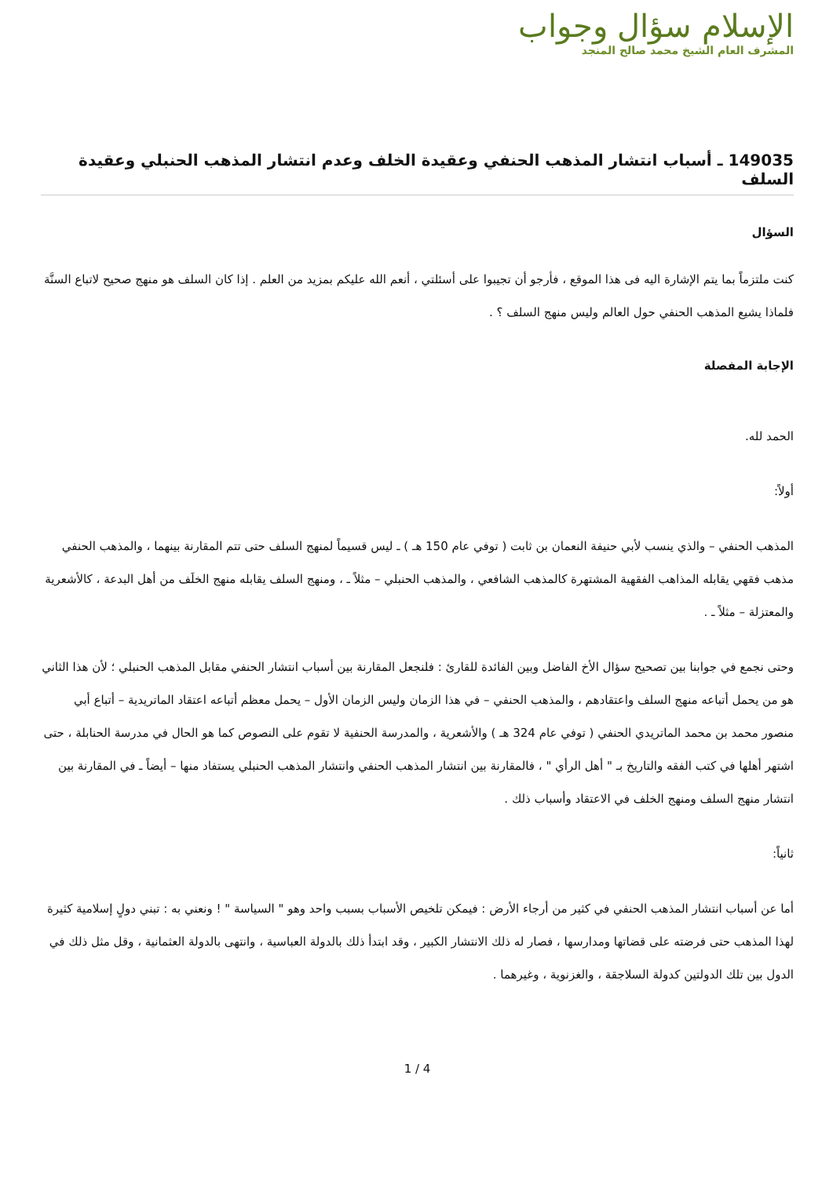الإسلام سؤال وجواب
المشرف العام الشيخ محمد صالح المنجد
149035 ـ أسباب انتشار المذهب الحنفي وعقيدة الخلف وعدم انتشار المذهب الحنبلي وعقيدة السلف
السؤال
كنت ملتزماً بما يتم الإشارة اليه فى هذا الموقع ، فأرجو أن تجيبوا على أسئلتي ، أنعم الله عليكم بمزيد من العلم . إذا كان السلف هو منهج صحيح لاتباع السنَّة فلماذا يشيع المذهب الحنفي حول العالم وليس منهج السلف ؟ .
الإجابة المفصلة
الحمد لله.
أولاً:
المذهب الحنفي – والذي ينسب لأبي حنيفة النعمان بن ثابت ( توفي عام 150 هـ ) ـ ليس قسيماً لمنهج السلف حتى تتم المقارنة بينهما ، والمذهب الحنفي مذهب فقهي يقابله المذاهب الفقهية المشتهرة كالمذهب الشافعي ، والمذهب الحنبلي – مثلاً ـ ، ومنهج السلف يقابله منهج الخلَف من أهل البدعة ، كالأشعرية والمعتزلة – مثلاً ـ .
وحتى نجمع في جوابنا بين تصحيح سؤال الأخ الفاضل وبين الفائدة للقارئ : فلنجعل المقارنة بين أسباب انتشار الحنفي مقابل المذهب الحنبلي ؛ لأن هذا الثاني هو من يحمل أتباعه منهج السلف واعتقادهم ، والمذهب الحنفي – في هذا الزمان وليس الزمان الأول – يحمل معظم أتباعه اعتقاد الماتريدية – أتباع أبي منصور محمد بن محمد الماتريدي الحنفي ( توفي عام 324 هـ ) والأشعرية ، والمدرسة الحنفية لا تقوم على النصوص كما هو الحال في مدرسة الحنابلة ، حتى اشتهر أهلها في كتب الفقه والتاريخ بـ " أهل الرأي " ، فالمقارنة بين انتشار المذهب الحنفي وانتشار المذهب الحنبلي يستفاد منها – أيضاً ـ في المقارنة بين انتشار منهج السلف ومنهج الخلف في الاعتقاد وأسباب ذلك .
ثانياً:
أما عن أسباب انتشار المذهب الحنفي في كثير من أرجاء الأرض : فيمكن تلخيص الأسباب بسبب واحد وهو " السياسة " ! ونعني به : تبني دولٍ إسلامية كثيرة لهذا المذهب حتى فرضته على قضاتها ومدارسها ، فصار له ذلك الانتشار الكبير ، وقد ابتدأ ذلك بالدولة العباسية ، وانتهى بالدولة العثمانية ، وقل مثل ذلك في الدول بين تلك الدولتين كدولة السلاجقة ، والغزنوية ، وغيرهما .
1 / 4